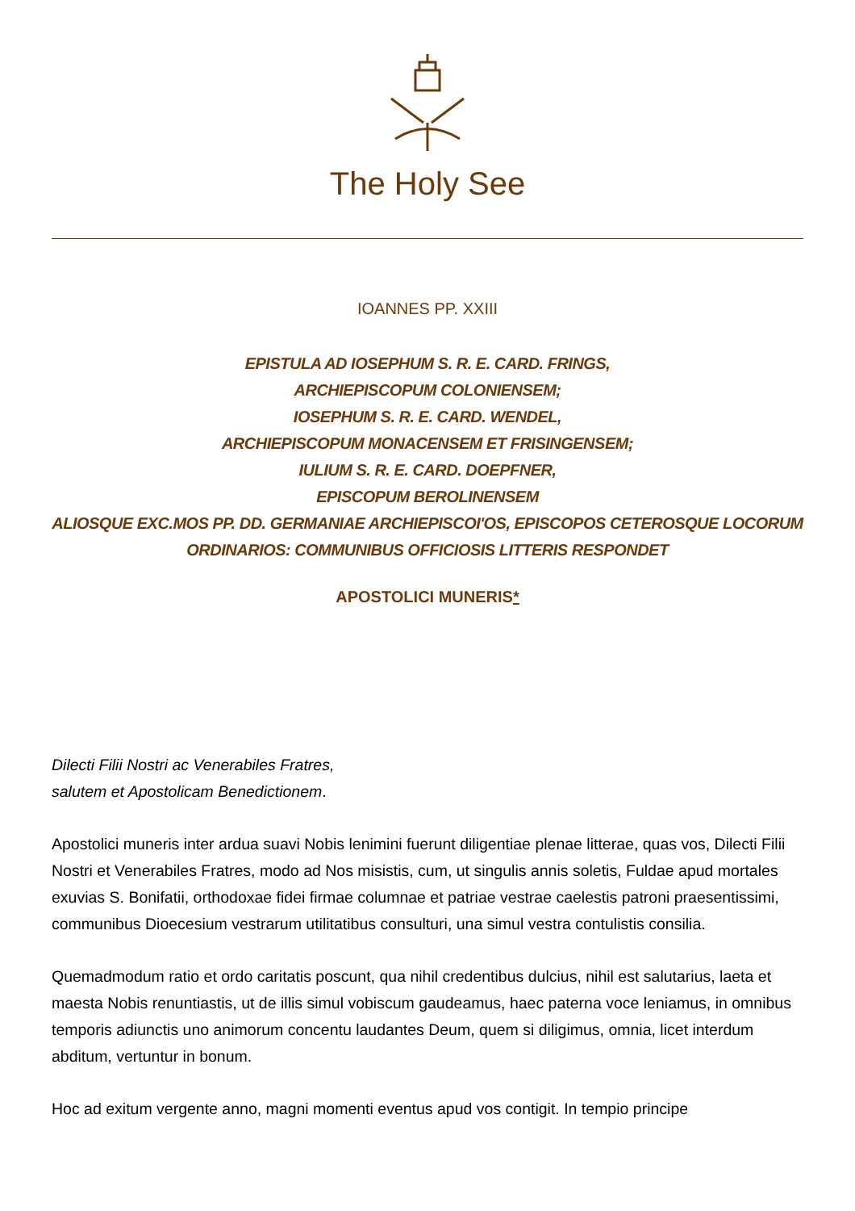The Holy See
IOANNES PP. XXIII
EPISTULA AD IOSEPHUM S. R. E. CARD. FRINGS,
ARCHIEPISCOPUM COLONIENSEM;
IOSEPHUM S. R. E. CARD. WENDEL,
ARCHIEPISCOPUM MONACENSEM ET FRISINGENSEM;
IULIUM S. R. E. CARD. DOEPFNER,
EPISCOPUM BEROLINENSEM
ALIOSQUE EXC.MOS PP. DD. GERMANIAE ARCHIEPISCOI'OS, EPISCOPOS CETEROSQUE LOCORUM ORDINARIOS: COMMUNIBUS OFFICIOSIS LITTERIS RESPONDET
APOSTOLICI MUNERIS*
Dilecti Filii Nostri ac Venerabiles Fratres,
salutem et Apostolicam Benedictionem.
Apostolici muneris inter ardua suavi Nobis lenimini fuerunt diligentiae plenae litterae, quas vos, Dilecti Filii Nostri et Venerabiles Fratres, modo ad Nos misistis, cum, ut singulis annis soletis, Fuldae apud mortales exuvias S. Bonifatii, orthodoxae fidei firmae columnae et patriae vestrae caelestis patroni praesentissimi, communibus Dioecesium vestrarum utilitatibus consulturi, una simul vestra contulistis consilia.
Quemadmodum ratio et ordo caritatis poscunt, qua nihil credentibus dulcius, nihil est salutarius, laeta et maesta Nobis renuntiastis, ut de illis simul vobiscum gaudeamus, haec paterna voce leniamus, in omnibus temporis adiunctis uno animorum concentu laudantes Deum, quem si diligimus, omnia, licet interdum abditum, vertuntur in bonum.
Hoc ad exitum vergente anno, magni momenti eventus apud vos contigit. In tempio principe